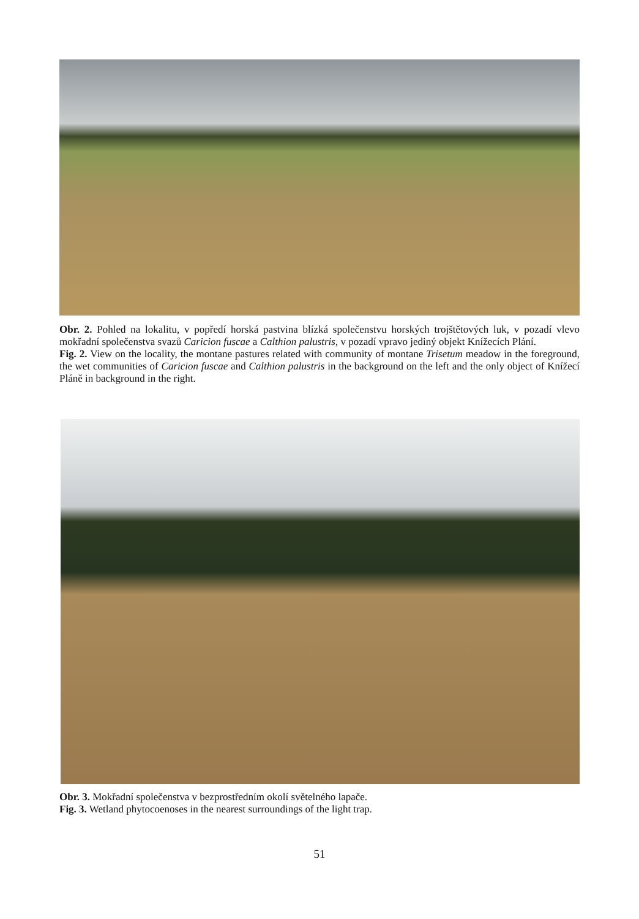Obr. 2. Pohled na lokalitu, v popředí horská pastvina blízká společenstvu horských trojštětových luk, v pozadí vlevo mokřadní společenstva svazů Caricion fuscae a Calthion palustris, v pozadí vpravo jediný objekt Knížecích Plání.
Fig. 2. View on the locality, the montane pastures related with community of montane Trisetum meadow in the foreground, the wet communities of Caricion fuscae and Calthion palustris in the background on the left and the only object of Knížecí Pláně in background in the right.
Obr. 3. Mokřadní společenstva v bezprostředním okolí světelného lapače.
Fig. 3. Wetland phytocoenoses in the nearest surroundings of the light trap.
51